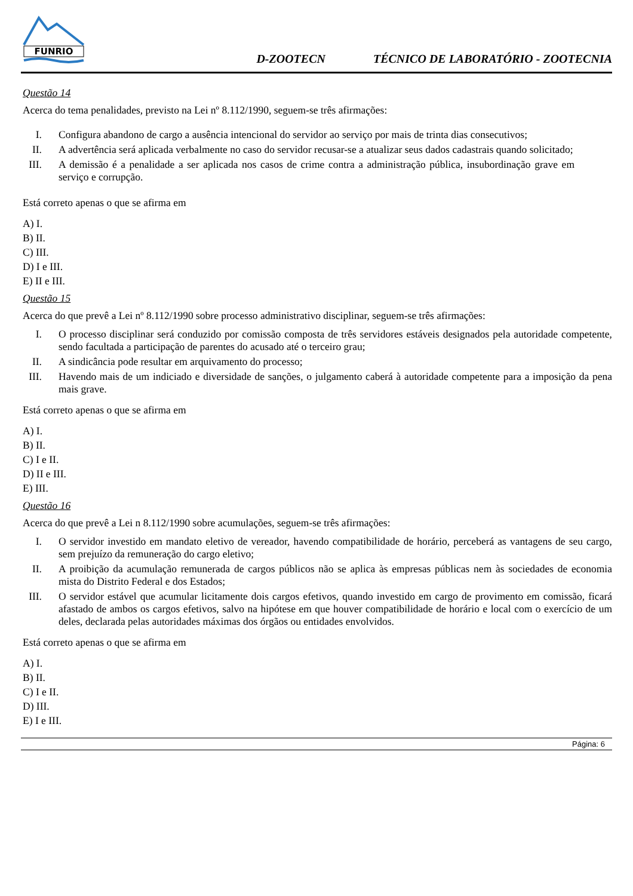FUNRIO
D-ZOOTECN TÉCNICO DE LABORATÓRIO - ZOOTECNIA
Questão 14
Acerca do tema penalidades, previsto na Lei nº 8.112/1990, seguem-se três afirmações:
I. Configura abandono de cargo a ausência intencional do servidor ao serviço por mais de trinta dias consecutivos;
II. A advertência será aplicada verbalmente no caso do servidor recusar-se a atualizar seus dados cadastrais quando solicitado;
III. A demissão é a penalidade a ser aplicada nos casos de crime contra a administração pública, insubordinação grave em serviço e corrupção.
Está correto apenas o que se afirma em
A) I.
B) II.
C) III.
D) I e III.
E) II e III.
Questão 15
Acerca do que prevê a Lei nº 8.112/1990 sobre processo administrativo disciplinar, seguem-se três afirmações:
I. O processo disciplinar será conduzido por comissão composta de três servidores estáveis designados pela autoridade competente, sendo facultada a participação de parentes do acusado até o terceiro grau;
II. A sindicância pode resultar em arquivamento do processo;
III. Havendo mais de um indiciado e diversidade de sanções, o julgamento caberá à autoridade competente para a imposição da pena mais grave.
Está correto apenas o que se afirma em
A) I.
B) II.
C) I e II.
D) II e III.
E) III.
Questão 16
Acerca do que prevê a Lei n 8.112/1990 sobre acumulações, seguem-se três afirmações:
I. O servidor investido em mandato eletivo de vereador, havendo compatibilidade de horário, perceberá as vantagens de seu cargo, sem prejuízo da remuneração do cargo eletivo;
II. A proibição da acumulação remunerada de cargos públicos não se aplica às empresas públicas nem às sociedades de economia mista do Distrito Federal e dos Estados;
III. O servidor estável que acumular licitamente dois cargos efetivos, quando investido em cargo de provimento em comissão, ficará afastado de ambos os cargos efetivos, salvo na hipótese em que houver compatibilidade de horário e local com o exercício de um deles, declarada pelas autoridades máximas dos órgãos ou entidades envolvidos.
Está correto apenas o que se afirma em
A) I.
B) II.
C) I e II.
D) III.
E) I e III.
Página: 6